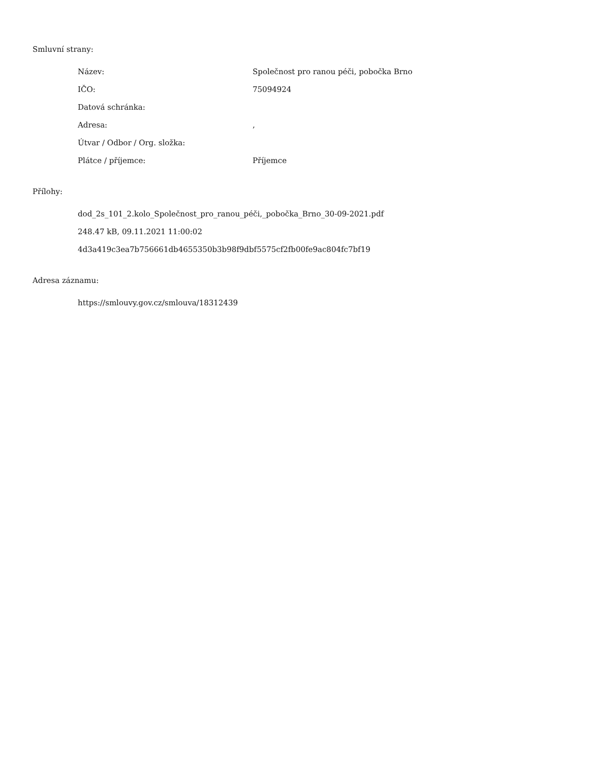Smluvní strany:
Název: Společnost pro ranou péči, pobočka Brno
IČO: 75094924
Datová schránka:
Adresa: ,
Útvar / Odbor / Org. složka:
Plátce / příjemce: Příjemce
Přílohy:
dod_2s_101_2.kolo_Společnost_pro_ranou_péči,_pobočka_Brno_30-09-2021.pdf
248.47 kB, 09.11.2021 11:00:02
4d3a419c3ea7b756661db4655350b3b98f9dbf5575cf2fb00fe9ac804fc7bf19
Adresa záznamu:
https://smlouvy.gov.cz/smlouva/18312439